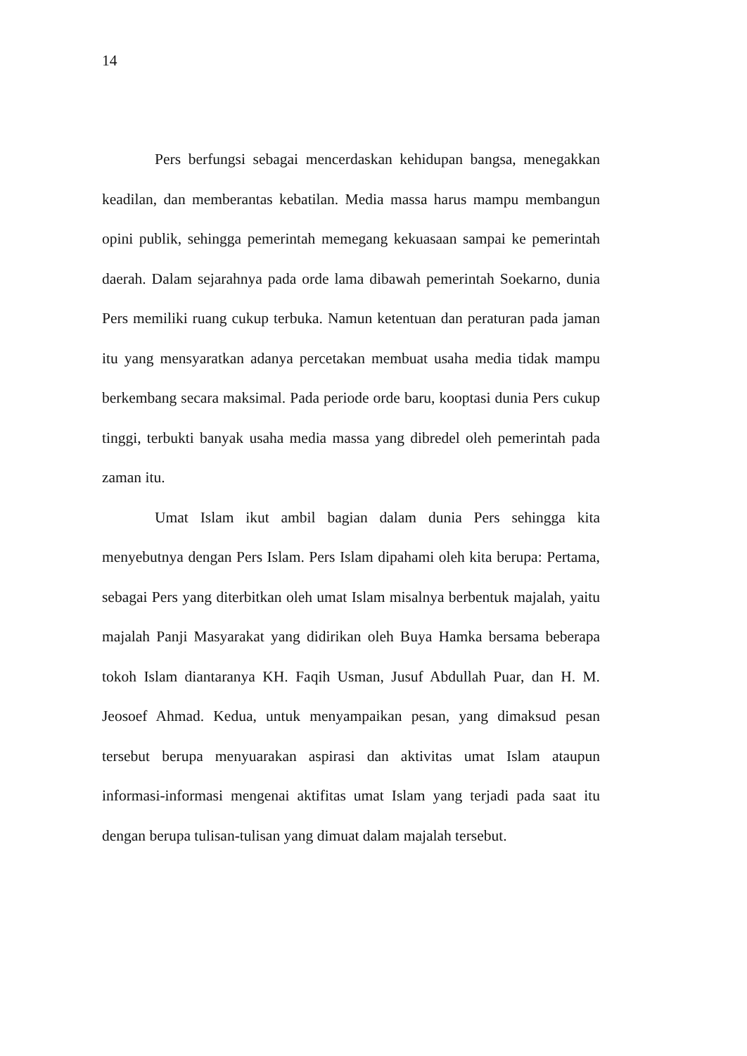14
Pers berfungsi sebagai mencerdaskan kehidupan bangsa, menegakkan keadilan, dan memberantas kebatilan. Media massa harus mampu membangun opini publik, sehingga pemerintah memegang kekuasaan sampai ke pemerintah daerah. Dalam sejarahnya pada orde lama dibawah pemerintah Soekarno, dunia Pers memiliki ruang cukup terbuka. Namun ketentuan dan peraturan pada jaman itu yang mensyaratkan adanya percetakan membuat usaha media tidak mampu berkembang secara maksimal. Pada periode orde baru, kooptasi dunia Pers cukup tinggi, terbukti banyak usaha media massa yang dibredel oleh pemerintah pada zaman itu.
Umat Islam ikut ambil bagian dalam dunia Pers sehingga kita menyebutnya dengan Pers Islam. Pers Islam dipahami oleh kita berupa: Pertama, sebagai Pers yang diterbitkan oleh umat Islam misalnya berbentuk majalah, yaitu majalah Panji Masyarakat yang didirikan oleh Buya Hamka bersama beberapa tokoh Islam diantaranya KH. Faqih Usman, Jusuf Abdullah Puar, dan H. M. Jeosoef Ahmad. Kedua, untuk menyampaikan pesan, yang dimaksud pesan tersebut berupa menyuarakan aspirasi dan aktivitas umat Islam ataupun informasi-informasi mengenai aktifitas umat Islam yang terjadi pada saat itu dengan berupa tulisan-tulisan yang dimuat dalam majalah tersebut.